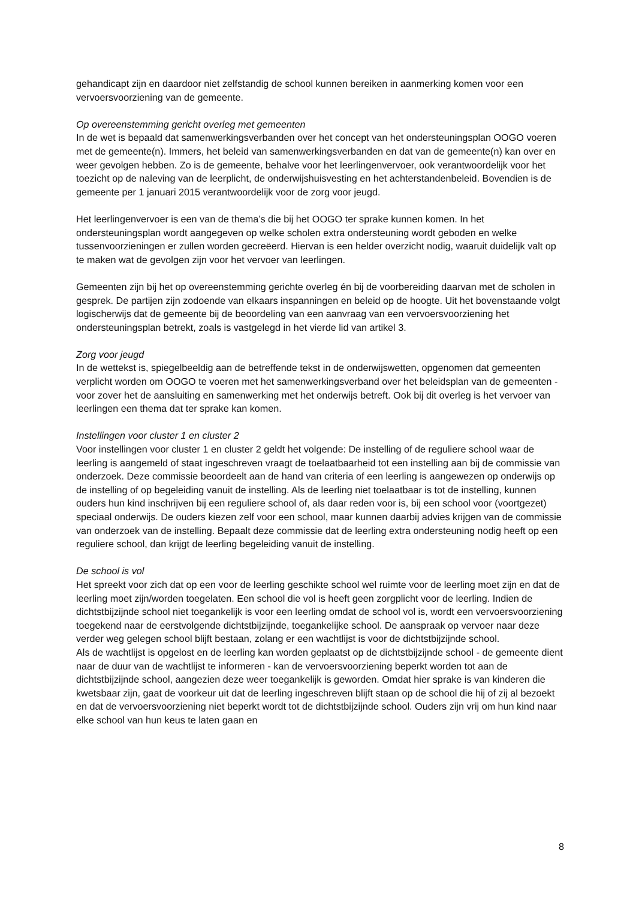gehandicapt zijn en daardoor niet zelfstandig de school kunnen bereiken in aanmerking komen voor een vervoersvoorziening van de gemeente.
Op overeenstemming gericht overleg met gemeenten
In de wet is bepaald dat samenwerkingsverbanden over het concept van het ondersteuningsplan OOGO voeren met de gemeente(n). Immers, het beleid van samenwerkingsverbanden en dat van de gemeente(n) kan over en weer gevolgen hebben. Zo is de gemeente, behalve voor het leerlingenvervoer, ook verantwoordelijk voor het toezicht op de naleving van de leerplicht, de onderwijshuisvesting en het achterstandenbeleid. Bovendien is de gemeente per 1 januari 2015 verantwoordelijk voor de zorg voor jeugd.
Het leerlingenvervoer is een van de thema’s die bij het OOGO ter sprake kunnen komen. In het ondersteuningsplan wordt aangegeven op welke scholen extra ondersteuning wordt geboden en welke tussenvoorzieningen er zullen worden gecreëerd. Hiervan is een helder overzicht nodig, waaruit duidelijk valt op te maken wat de gevolgen zijn voor het vervoer van leerlingen.
Gemeenten zijn bij het op overeenstemming gerichte overleg én bij de voorbereiding daarvan met de scholen in gesprek. De partijen zijn zodoende van elkaars inspanningen en beleid op de hoogte. Uit het bovenstaande volgt logischerwijs dat de gemeente bij de beoordeling van een aanvraag van een vervoersvoorziening het ondersteuningsplan betrekt, zoals is vastgelegd in het vierde lid van artikel 3.
Zorg voor jeugd
In de wettekst is, spiegelbeeldig aan de betreffende tekst in de onderwijswetten, opgenomen dat gemeenten verplicht worden om OOGO te voeren met het samenwerkingsverband over het beleidsplan van de gemeenten - voor zover het de aansluiting en samenwerking met het onderwijs betreft. Ook bij dit overleg is het vervoer van leerlingen een thema dat ter sprake kan komen.
Instellingen voor cluster 1 en cluster 2
Voor instellingen voor cluster 1 en cluster 2 geldt het volgende: De instelling of de reguliere school waar de leerling is aangemeld of staat ingeschreven vraagt de toelaatbaarheid tot een instelling aan bij de commissie van onderzoek. Deze commissie beoordeelt aan de hand van criteria of een leerling is aangewezen op onderwijs op de instelling of op begeleiding vanuit de instelling. Als de leerling niet toelaatbaar is tot de instelling, kunnen ouders hun kind inschrijven bij een reguliere school of, als daar reden voor is, bij een school voor (voortgezet) speciaal onderwijs. De ouders kiezen zelf voor een school, maar kunnen daarbij advies krijgen van de commissie van onderzoek van de instelling. Bepaalt deze commissie dat de leerling extra ondersteuning nodig heeft op een reguliere school, dan krijgt de leerling begeleiding vanuit de instelling.
De school is vol
Het spreekt voor zich dat op een voor de leerling geschikte school wel ruimte voor de leerling moet zijn en dat de leerling moet zijn/worden toegelaten. Een school die vol is heeft geen zorgplicht voor de leerling. Indien de dichtstbijzijnde school niet toegankelijk is voor een leerling omdat de school vol is, wordt een vervoersvoorziening toegekend naar de eerstvolgende dichtstbijzijnde, toegankelijke school. De aanspraak op vervoer naar deze verder weg gelegen school blijft bestaan, zolang er een wachtlijst is voor de dichtstbijzijnde school.
Als de wachtlijst is opgelost en de leerling kan worden geplaatst op de dichtstbijzijnde school - de gemeente dient naar de duur van de wachtlijst te informeren - kan de vervoersvoorziening beperkt worden tot aan de dichtstbijzijnde school, aangezien deze weer toegankelijk is geworden. Omdat hier sprake is van kinderen die kwetsbaar zijn, gaat de voorkeur uit dat de leerling ingeschreven blijft staan op de school die hij of zij al bezoekt en dat de vervoersvoorziening niet beperkt wordt tot de dichtstbijzijnde school. Ouders zijn vrij om hun kind naar elke school van hun keus te laten gaan en
8